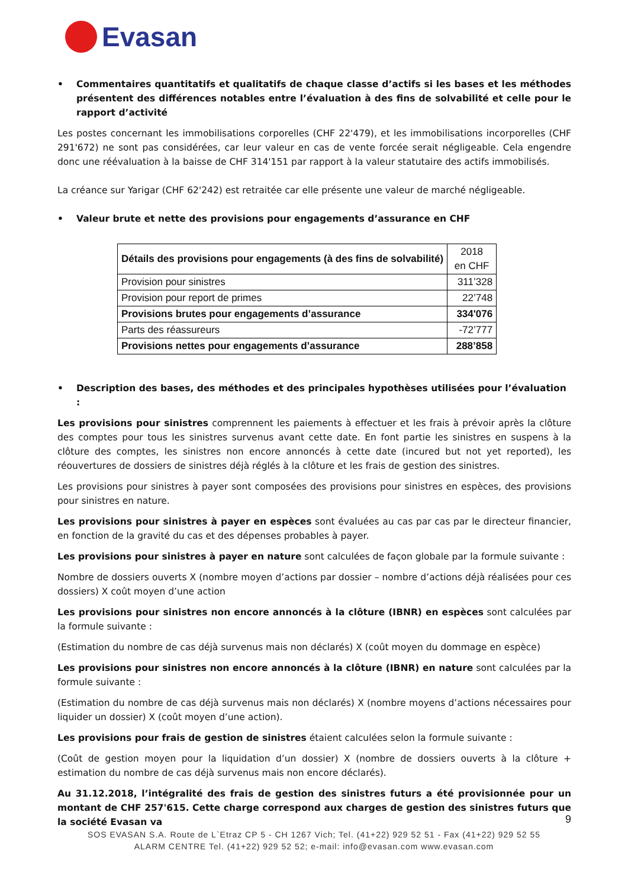Evasan
• Commentaires quantitatifs et qualitatifs de chaque classe d’actifs si les bases et les méthodes présentent des différences notables entre l’évaluation à des fins de solvabilité et celle pour le rapport d’activité
Les postes concernant les immobilisations corporelles (CHF 22'479), et les immobilisations incorporelles (CHF 291'672) ne sont pas considérées, car leur valeur en cas de vente forcée serait négligeable. Cela engendre donc une réévaluation à la baisse de CHF 314'151 par rapport à la valeur statutaire des actifs immobilisés.
La créance sur Yarigar (CHF 62'242) est retraitée car elle présente une valeur de marché négligeable.
• Valeur brute et nette des provisions pour engagements d’assurance en CHF
| Détails des provisions pour engagements (à des fins de solvabilité) | 2018 en CHF |
| Provision pour sinistres | 311’328 |
| Provision pour report de primes | 22’748 |
| Provisions brutes pour engagements d’assurance | 334'076 |
| Parts des réassureurs | -72’777 |
| Provisions nettes pour engagements d’assurance | 288’858 |
• Description des bases, des méthodes et des principales hypothèses utilisées pour l’évaluation :
Les provisions pour sinistres comprennent les paiements à effectuer et les frais à prévoir après la clôture des comptes pour tous les sinistres survenus avant cette date. En font partie les sinistres en suspens à la clôture des comptes, les sinistres non encore annoncés à cette date (incured but not yet reported), les réouvertures de dossiers de sinistres déjà réglés à la clôture et les frais de gestion des sinistres.
Les provisions pour sinistres à payer sont composées des provisions pour sinistres en espèces, des provisions pour sinistres en nature.
Les provisions pour sinistres à payer en espèces sont évaluées au cas par cas par le directeur financier, en fonction de la gravité du cas et des dépenses probables à payer.
Les provisions pour sinistres à payer en nature sont calculées de façon globale par la formule suivante :
Nombre de dossiers ouverts X (nombre moyen d’actions par dossier – nombre d’actions déjà réalisées pour ces dossiers) X coût moyen d’une action
Les provisions pour sinistres non encore annoncés à la clôture (IBNR) en espèces sont calculées par la formule suivante :
(Estimation du nombre de cas déjà survenus mais non déclarés) X (coût moyen du dommage en espèce)
Les provisions pour sinistres non encore annoncés à la clôture (IBNR) en nature sont calculées par la formule suivante :
(Estimation du nombre de cas déjà survenus mais non déclarés) X (nombre moyens d’actions nécessaires pour liquider un dossier) X (coût moyen d’une action).
Les provisions pour frais de gestion de sinistres étaient calculées selon la formule suivante :
(Coût de gestion moyen pour la liquidation d’un dossier) X (nombre de dossiers ouverts à la clôture + estimation du nombre de cas déjà survenus mais non encore déclarés).
Au 31.12.2018, l’intégralité des frais de gestion des sinistres futurs a été provisionnée pour un montant de CHF 257'615. Cette charge correspond aux charges de gestion des sinistres futurs que la société Evasan va
9
SOS EVASAN S.A. Route de L`Etraz CP 5 - CH 1267 Vich; Tel. (41+22) 929 52 51 - Fax (41+22) 929 52 55
ALARM CENTRE Tel. (41+22) 929 52 52; e-mail: info@evasan.com www.evasan.com